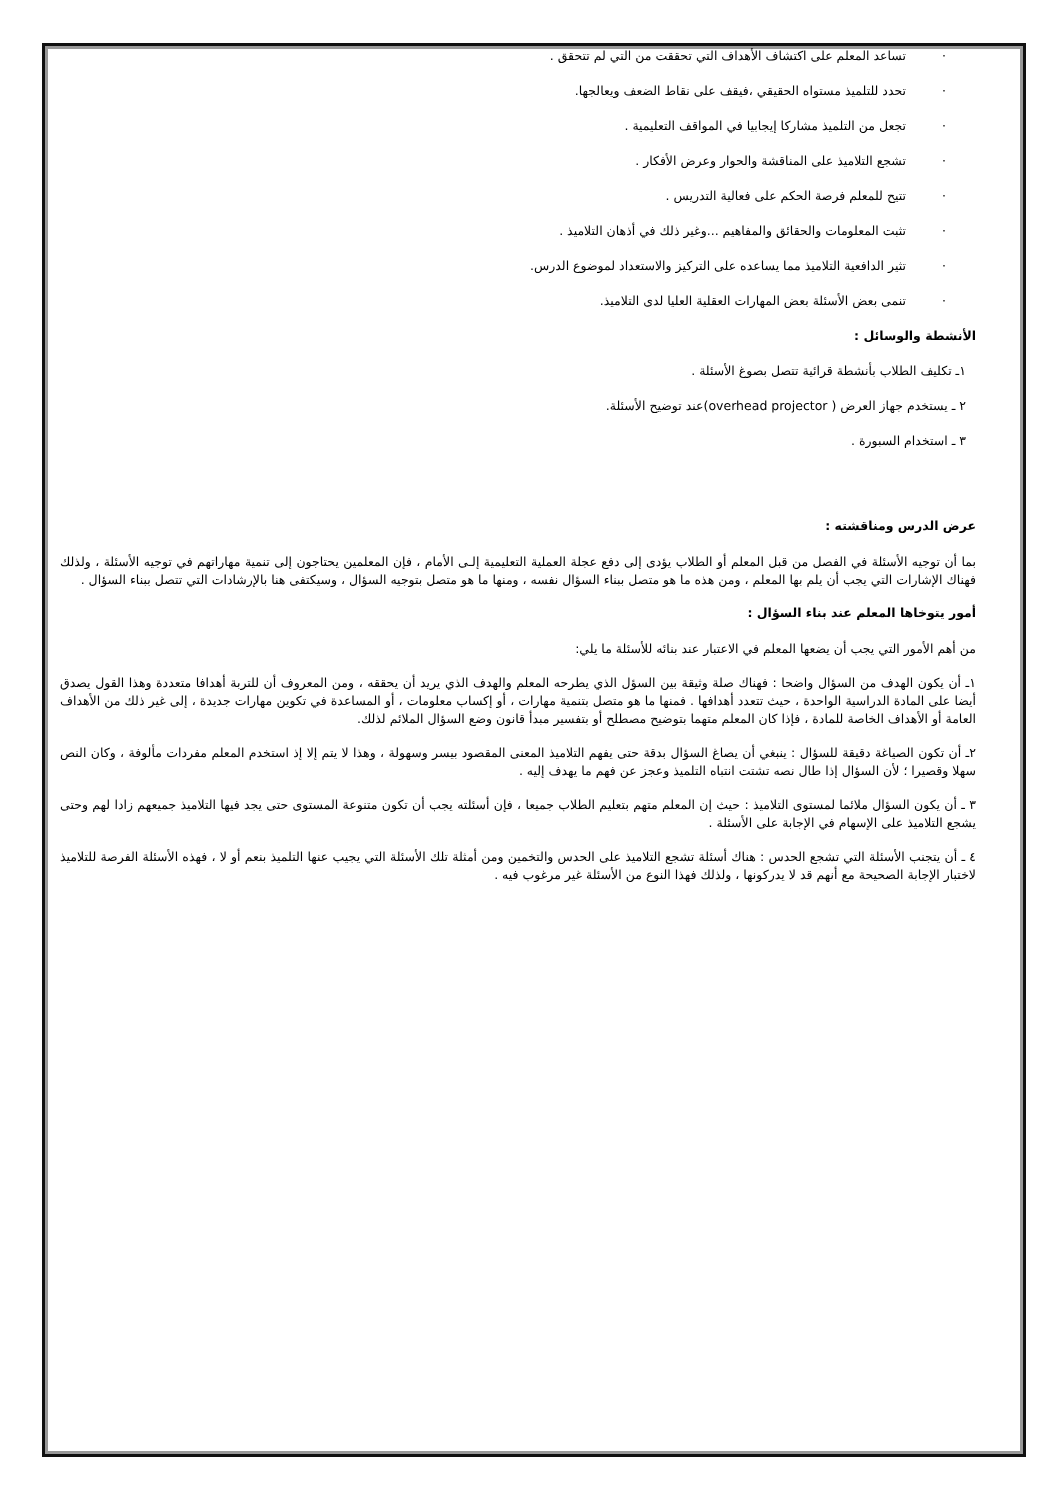· تساعد المعلم على اكتشاف الأهداف التي تحققت من التي لم تتحقق .
· تحدد للتلميذ مستواه الحقيقي ،فيقف على نقاط الضعف ويعالجها.
· تجعل من التلميذ مشاركا إيجابيا في المواقف التعليمية .
· تشجع التلاميذ على المناقشة والحوار وعرض الأفكار .
· تتيح للمعلم فرصة الحكم على فعالية التدريس .
· تثبت المعلومات والحقائق والمفاهيم ...وغير ذلك في أذهان التلاميذ .
· تثير الدافعية التلاميذ مما يساعده على التركيز والاستعداد لموضوع الدرس.
· تنمى بعض الأسئلة بعض المهارات العقلية العليا لدى التلاميذ.
الأنشطة والوسائل :
١ـ تكليف الطلاب بأنشطة قرائية تتصل بصوغ الأسئلة .
٢ ـ يستخدم جهاز العرض ( overhead projector)عند توضيح الأسئلة.
٣ ـ استخدام السبورة .
عرض الدرس ومناقشته :
بما أن توجيه الأسئلة في الفصل من قبل المعلم أو الطلاب يؤدى إلى دفع عجلة العملية التعليمية إلـى الأمام ، فإن المعلمين يحتاجون إلى تنمية مهاراتهم في توجيه الأسئلة ، ولذلك فهناك الإشارات التي يجب أن يلم بها المعلم ، ومن هذه ما هو متصل ببناء السؤال نفسه ، ومنها ما هو متصل بتوجيه السؤال ، وسيكتفى هنا بالإرشادات التي تتصل ببناء السؤال .
أمور يتوخاها المعلم عند بناء السؤال :
من أهم الأمور التي يجب أن يضعها المعلم في الاعتبار عند بنائه للأسئلة ما يلي:
١ـ أن يكون الهدف من السؤال واضحا : فهناك صلة وثيقة بين السؤل الذي يطرحه المعلم والهدف الذي يريد أن يحققه ، ومن المعروف أن للتربة أهدافا متعددة وهذا القول يصدق أيضا على المادة الدراسية الواحدة ، حيث تتعدد أهدافها . فمنها ما هو متصل بتنمية مهارات ، أو إكساب معلومات ، أو المساعدة في تكوين مهارات جديدة ، إلى غير ذلك من الأهداف العامة أو الأهداف الخاصة للمادة ، فإذا كان المعلم متهما بتوضيح مصطلح أو بتفسير مبدأ قانون وضع السؤال الملائم لذلك.
٢ـ أن تكون الصياغة دقيقة للسؤال : ينبغي أن يصاغ السؤال بدقة حتى يفهم التلاميذ المعنى المقصود بيسر وسهولة ، وهذا لا يتم إلا إذ استخدم المعلم مفردات مألوفة ، وكان النص سهلا وقصيرا ؛ لأن السؤال إذا طال نصه تشتت انتباه التلميذ وعجز عن فهم ما يهدف إليه .
٣ ـ أن يكون السؤال ملائما لمستوى التلاميذ : حيث إن المعلم متهم بتعليم الطلاب جميعا ، فإن أسئلته يجب أن تكون متنوعة المستوى حتى يجد فيها التلاميذ جميعهم زادا لهم وحتى يشجع التلاميذ على الإسهام في الإجابة على الأسئلة .
٤ ـ أن يتجنب الأسئلة التي تشجع الحدس : هناك أسئلة تشجع التلاميذ على الحدس والتخمين ومن أمثلة تلك الأسئلة التي يجيب عنها التلميذ بنعم أو لا ، فهذه الأسئلة الفرصة للتلاميذ لاختبار الإجابة الصحيحة مع أنهم قد لا يدركونها ، ولذلك فهذا النوع من الأسئلة غير مرغوب فيه .